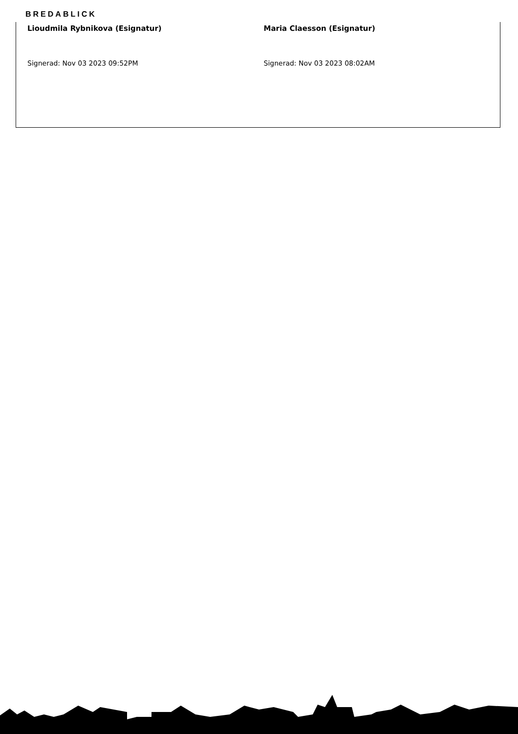BREDABLICK
Lioudmila Rybnikova (Esignatur)
Signerad: Nov 03 2023 09:52PM
Maria Claesson (Esignatur)
Signerad: Nov 03 2023 08:02AM